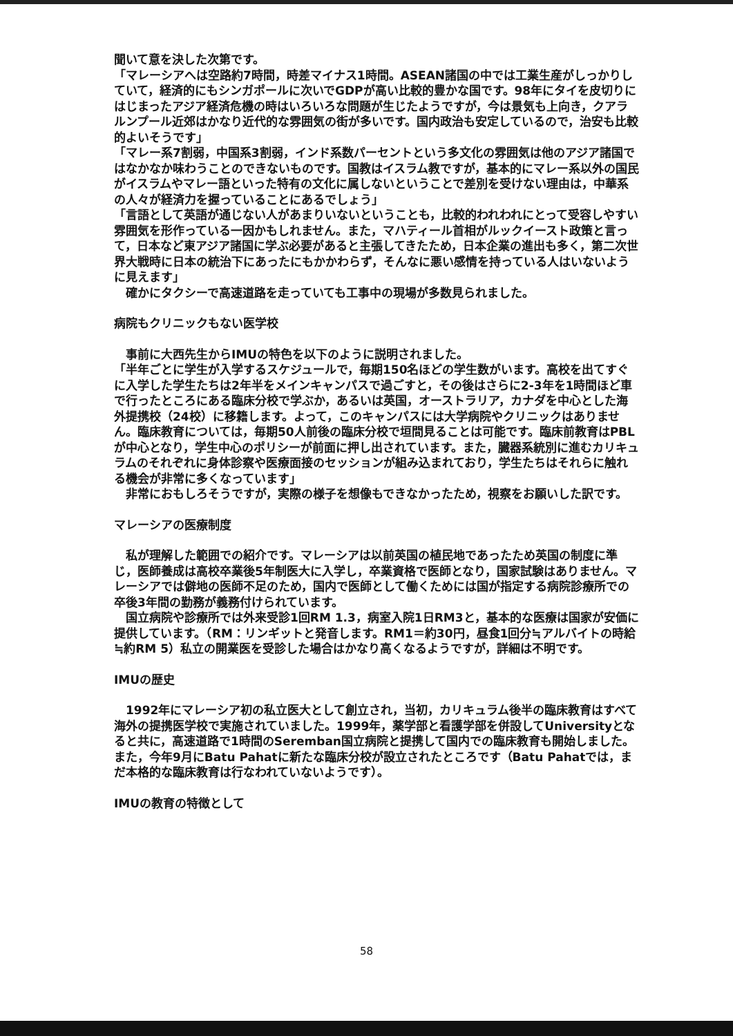聞いて意を決した次第です。
「マレーシアへは空路約7時間，時差マイナス1時間。ASEAN諸国の中では工業生産がしっかりしていて，経済的にもシンガポールに次いでGDPが高い比較的豊かな国です。98年にタイを皮切りにはじまったアジア経済危機の時はいろいろな問題が生じたようですが，今は景気も上向き，クアラルンプール近郊はかなり近代的な雰囲気の街が多いです。国内政治も安定しているので，治安も比較的よいそうです」
「マレー系7割弱，中国系3割弱，インド系数パーセントという多文化の雰囲気は他のアジア諸国ではなかなか味わうことのできないものです。国教はイスラム教ですが，基本的にマレー系以外の国民がイスラムやマレー語といった特有の文化に属しないということで差別を受けない理由は，中華系の人々が経済力を握っていることにあるでしょう」
「言語として英語が通じない人があまりいないということも，比較的われわれにとって受容しやすい雰囲気を形作っている一因かもしれません。また，マハティール首相がルックイースト政策と言って，日本など東アジア諸国に学ぶ必要があると主張してきたため，日本企業の進出も多く，第二次世界大戦時に日本の統治下にあったにもかかわらず，そんなに悪い感情を持っている人はいないように見えます」
　確かにタクシーで高速道路を走っていても工事中の現場が多数見られました。
病院もクリニックもない医学校
　事前に大西先生からIMUの特色を以下のように説明されました。
「半年ごとに学生が入学するスケジュールで，毎期150名ほどの学生数がいます。高校を出てすぐに入学した学生たちは2年半をメインキャンパスで過ごすと，その後はさらに2-3年を1時間ほど車で行ったところにある臨床分校で学ぶか，あるいは英国，オーストラリア，カナダを中心とした海外提携校（24校）に移籍します。よって，このキャンパスには大学病院やクリニックはありません。臨床教育については，毎期50人前後の臨床分校で垣間見ることは可能です。臨床前教育はPBLが中心となり，学生中心のポリシーが前面に押し出されています。また，臓器系統別に進むカリキュラムのそれぞれに身体診察や医療面接のセッションが組み込まれており，学生たちはそれらに触れる機会が非常に多くなっています」
　非常におもしろそうですが，実際の様子を想像もできなかったため，視察をお願いした訳です。
マレーシアの医療制度
　私が理解した範囲での紹介です。マレーシアは以前英国の植民地であったため英国の制度に準じ，医師養成は高校卒業後5年制医大に入学し，卒業資格で医師となり，国家試験はありません。マレーシアでは僻地の医師不足のため，国内で医師として働くためには国が指定する病院診療所での卒後3年間の勤務が義務付けられています。
　国立病院や診療所では外来受診1回RM 1.3，病室入院1日RM3と，基本的な医療は国家が安価に提供しています。（RM：リンギットと発音します。RM1＝約30円，昼食1回分≒アルバイトの時給≒約RM 5）私立の開業医を受診した場合はかなり高くなるようですが，詳細は不明です。
IMUの歴史
　1992年にマレーシア初の私立医大として創立され，当初，カリキュラム後半の臨床教育はすべて海外の提携医学校で実施されていました。1999年，薬学部と看護学部を併設してUniversityとなると共に，高速道路で1時間のSeremban国立病院と提携して国内での臨床教育も開始しました。また，今年9月にBatu Pahatに新たな臨床分校が設立されたところです（Batu Pahatでは，まだ本格的な臨床教育は行なわれていないようです）。
IMUの教育の特徴として
58